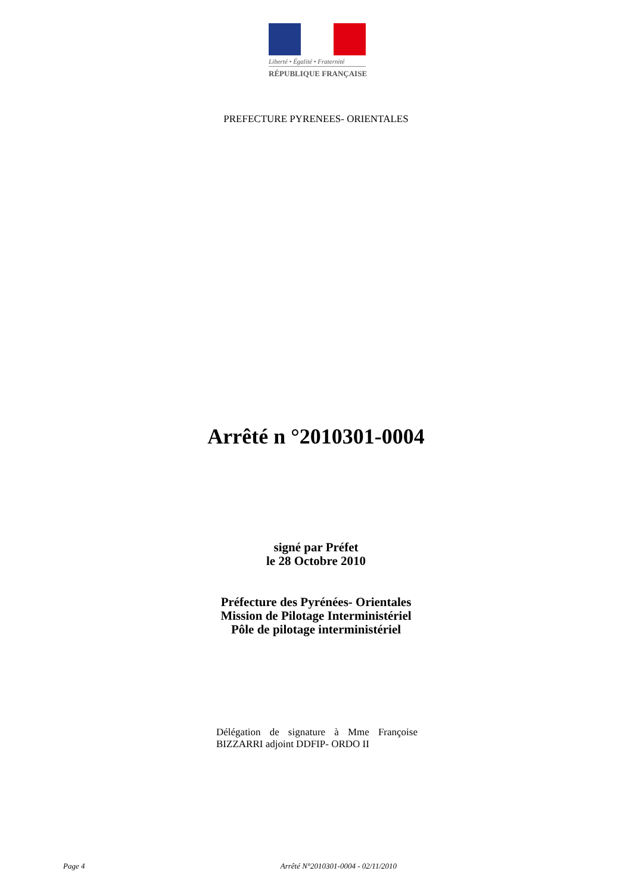Liberté • Égalité • Fraternité
RÉPUBLIQUE FRANÇAISE
PREFECTURE PYRENEES- ORIENTALES
Arrêté n °2010301-0004
signé par Préfet
le 28 Octobre 2010
Préfecture des Pyrénées- Orientales
Mission de Pilotage Interministériel
Pôle de pilotage interministériel
Délégation de signature à Mme Françoise BIZZARRI adjoint DDFIP- ORDO II
Page 4 Arrêté N°2010301-0004 - 02/11/2010